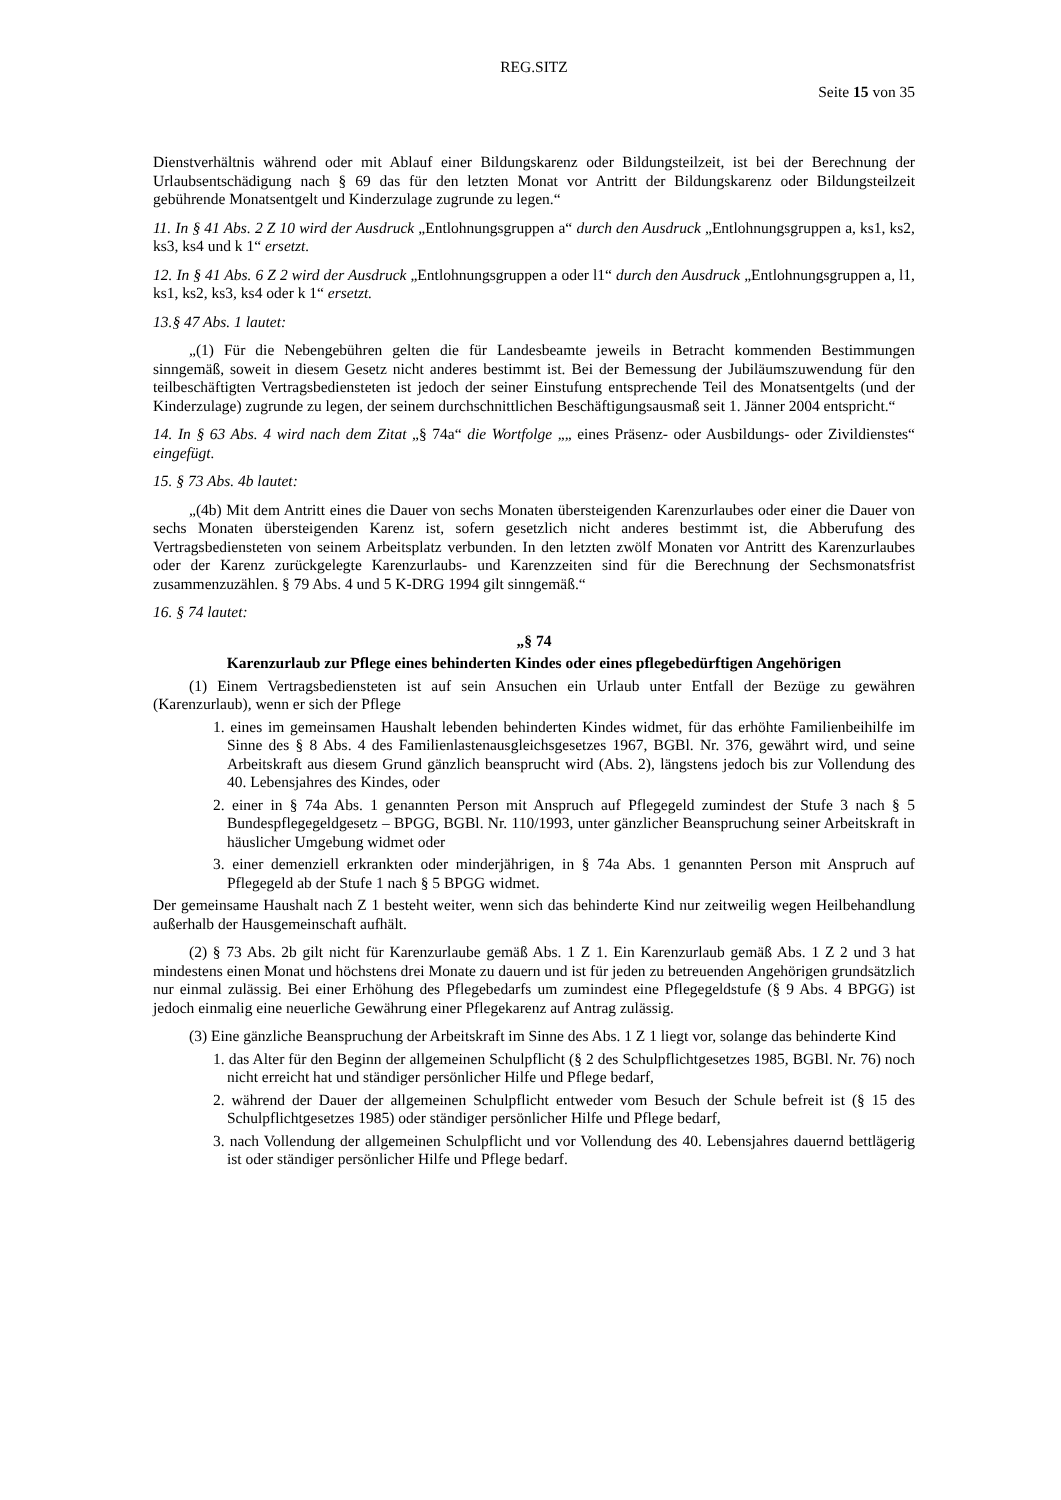REG.SITZ
Seite 15 von 35
Dienstverhältnis während oder mit Ablauf einer Bildungskarenz oder Bildungsteilzeit, ist bei der Berechnung der Urlaubsentschädigung nach § 69 das für den letzten Monat vor Antritt der Bildungskarenz oder Bildungsteilzeit gebührende Monatsentgelt und Kinderzulage zugrunde zu legen.“
11. In § 41 Abs. 2 Z 10 wird der Ausdruck „Entlohnungsgruppen a“ durch den Ausdruck „Entlohnungsgruppen a, ks1, ks2, ks3, ks4 und k 1“ ersetzt.
12. In § 41 Abs. 6 Z 2 wird der Ausdruck „Entlohnungsgruppen a oder l1“ durch den Ausdruck „Entlohnungsgruppen a, l1, ks1, ks2, ks3, ks4 oder k 1“ ersetzt.
13.§ 47 Abs. 1 lautet:
„(1) Für die Nebengebühren gelten die für Landesbeamte jeweils in Betracht kommenden Bestimmungen sinngemäß, soweit in diesem Gesetz nicht anderes bestimmt ist. Bei der Bemessung der Jubiläumszuwendung für den teilbeschäftigten Vertragsbediensteten ist jedoch der seiner Einstufung entsprechende Teil des Monatsentgelts (und der Kinderzulage) zugrunde zu legen, der seinem durchschnittlichen Beschäftigungsausmaß seit 1. Jänner 2004 entspricht.“
14. In § 63 Abs. 4 wird nach dem Zitat „§ 74a“ die Wortfolge „„ eines Präsenz- oder Ausbildungs- oder Zivildienstes“ eingefügt.
15. § 73 Abs. 4b lautet:
„(4b) Mit dem Antritt eines die Dauer von sechs Monaten übersteigenden Karenzurlaubes oder einer die Dauer von sechs Monaten übersteigenden Karenz ist, sofern gesetzlich nicht anderes bestimmt ist, die Abberufung des Vertragsbediensteten von seinem Arbeitsplatz verbunden. In den letzten zwölf Monaten vor Antritt des Karenzurlaubes oder der Karenz zurückgelegte Karenzurlaubs- und Karenzzeiten sind für die Berechnung der Sechsmonatsfrist zusammenzuzählen. § 79 Abs. 4 und 5 K-DRG 1994 gilt sinngemäß.“
16. § 74 lautet:
„§ 74
Karenzurlaub zur Pflege eines behinderten Kindes oder eines pflegebedürftigen Angehörigen
(1) Einem Vertragsbediensteten ist auf sein Ansuchen ein Urlaub unter Entfall der Bezüge zu gewähren (Karenzurlaub), wenn er sich der Pflege
1. eines im gemeinsamen Haushalt lebenden behinderten Kindes widmet, für das erhöhte Familienbeihilfe im Sinne des § 8 Abs. 4 des Familienlastenausgleichsgesetzes 1967, BGBl. Nr. 376, gewährt wird, und seine Arbeitskraft aus diesem Grund gänzlich beansprucht wird (Abs. 2), längstens jedoch bis zur Vollendung des 40. Lebensjahres des Kindes, oder
2. einer in § 74a Abs. 1 genannten Person mit Anspruch auf Pflegegeld zumindest der Stufe 3 nach § 5 Bundespflegegeldgesetz – BPGG, BGBl. Nr. 110/1993, unter gänzlicher Beanspruchung seiner Arbeitskraft in häuslicher Umgebung widmet oder
3. einer demenziell erkrankten oder minderjährigen, in § 74a Abs. 1 genannten Person mit Anspruch auf Pflegegeld ab der Stufe 1 nach § 5 BPGG widmet.
Der gemeinsame Haushalt nach Z 1 besteht weiter, wenn sich das behinderte Kind nur zeitweilig wegen Heilbehandlung außerhalb der Hausgemeinschaft aufhält.
(2) § 73 Abs. 2b gilt nicht für Karenzurlaube gemäß Abs. 1 Z 1. Ein Karenzurlaub gemäß Abs. 1 Z 2 und 3 hat mindestens einen Monat und höchstens drei Monate zu dauern und ist für jeden zu betreuenden Angehörigen grundsätzlich nur einmal zulässig. Bei einer Erhöhung des Pflegebedarfs um zumindest eine Pflegegeldstufe (§ 9 Abs. 4 BPGG) ist jedoch einmalig eine neuerliche Gewährung einer Pflegekarenz auf Antrag zulässig.
(3) Eine gänzliche Beanspruchung der Arbeitskraft im Sinne des Abs. 1 Z 1 liegt vor, solange das behinderte Kind
1. das Alter für den Beginn der allgemeinen Schulpflicht (§ 2 des Schulpflichtgesetzes 1985, BGBl. Nr. 76) noch nicht erreicht hat und ständiger persönlicher Hilfe und Pflege bedarf,
2. während der Dauer der allgemeinen Schulpflicht entweder vom Besuch der Schule befreit ist (§ 15 des Schulpflichtgesetzes 1985) oder ständiger persönlicher Hilfe und Pflege bedarf,
3. nach Vollendung der allgemeinen Schulpflicht und vor Vollendung des 40. Lebensjahres dauernd bettlägerig ist oder ständiger persönlicher Hilfe und Pflege bedarf.